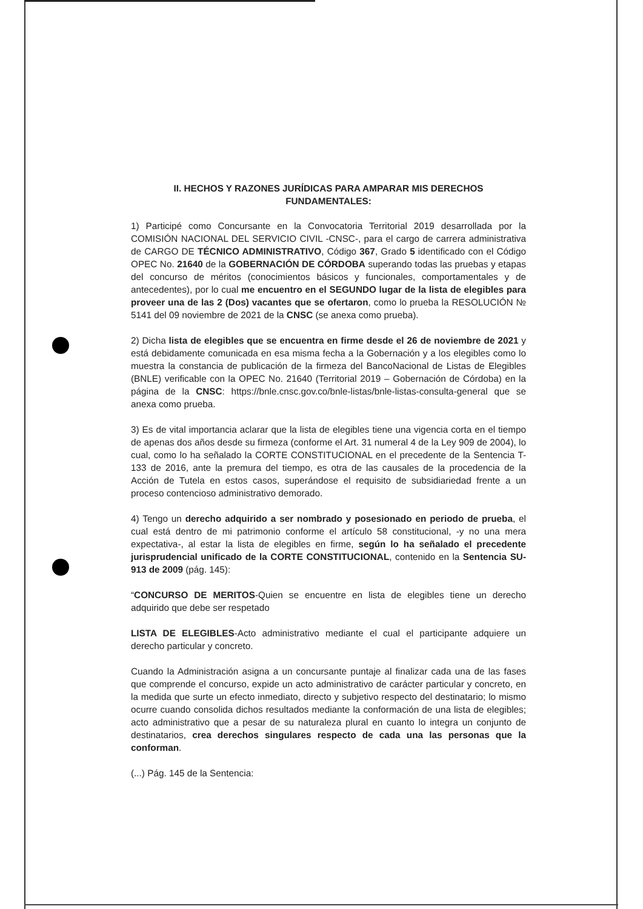II. HECHOS Y RAZONES JURÍDICAS PARA AMPARAR MIS DERECHOS FUNDAMENTALES:
1) Participé como Concursante en la Convocatoria Territorial 2019 desarrollada por la COMISIÓN NACIONAL DEL SERVICIO CIVIL -CNSC-, para el cargo de carrera administrativa de CARGO DE TÉCNICO ADMINISTRATIVO, Código 367, Grado 5 identificado con el Código OPEC No. 21640 de la GOBERNACIÓN DE CÓRDOBA superando todas las pruebas y etapas del concurso de méritos (conocimientos básicos y funcionales, comportamentales y de antecedentes), por lo cual me encuentro en el SEGUNDO lugar de la lista de elegibles para proveer una de las 2 (Dos) vacantes que se ofertaron, como lo prueba la RESOLUCIÓN № 5141 del 09 noviembre de 2021 de la CNSC (se anexa como prueba).
2) Dicha lista de elegibles que se encuentra en firme desde el 26 de noviembre de 2021 y está debidamente comunicada en esa misma fecha a la Gobernación y a los elegibles como lo muestra la constancia de publicación de la firmeza del BancoNacional de Listas de Elegibles (BNLE) verificable con la OPEC No. 21640 (Territorial 2019 – Gobernación de Córdoba) en la página de la CNSC: https://bnle.cnsc.gov.co/bnle-listas/bnle-listas-consulta-general que se anexa como prueba.
3) Es de vital importancia aclarar que la lista de elegibles tiene una vigencia corta en el tiempo de apenas dos años desde su firmeza (conforme el Art. 31 numeral 4 de la Ley 909 de 2004), lo cual, como lo ha señalado la CORTE CONSTITUCIONAL en el precedente de la Sentencia T-133 de 2016, ante la premura del tiempo, es otra de las causales de la procedencia de la Acción de Tutela en estos casos, superándose el requisito de subsidiariedad frente a un proceso contencioso administrativo demorado.
4) Tengo un derecho adquirido a ser nombrado y posesionado en periodo de prueba, el cual está dentro de mi patrimonio conforme el artículo 58 constitucional, -y no una mera expectativa-, al estar la lista de elegibles en firme, según lo ha señalado el precedente jurisprudencial unificado de la CORTE CONSTITUCIONAL, contenido en la Sentencia SU-913 de 2009 (pág. 145):
“CONCURSO DE MERITOS-Quien se encuentre en lista de elegibles tiene un derecho adquirido que debe ser respetado
LISTA DE ELEGIBLES-Acto administrativo mediante el cual el participante adquiere un derecho particular y concreto.
Cuando la Administración asigna a un concursante puntaje al finalizar cada una de las fases que comprende el concurso, expide un acto administrativo de carácter particular y concreto, en la medida que surte un efecto inmediato, directo y subjetivo respecto del destinatario; lo mismo ocurre cuando consolida dichos resultados mediante la conformación de una lista de elegibles; acto administrativo que a pesar de su naturaleza plural en cuanto lo integra un conjunto de destinatarios, crea derechos singulares respecto de cada una las personas que la conforman.
(...) Pág. 145 de la Sentencia: